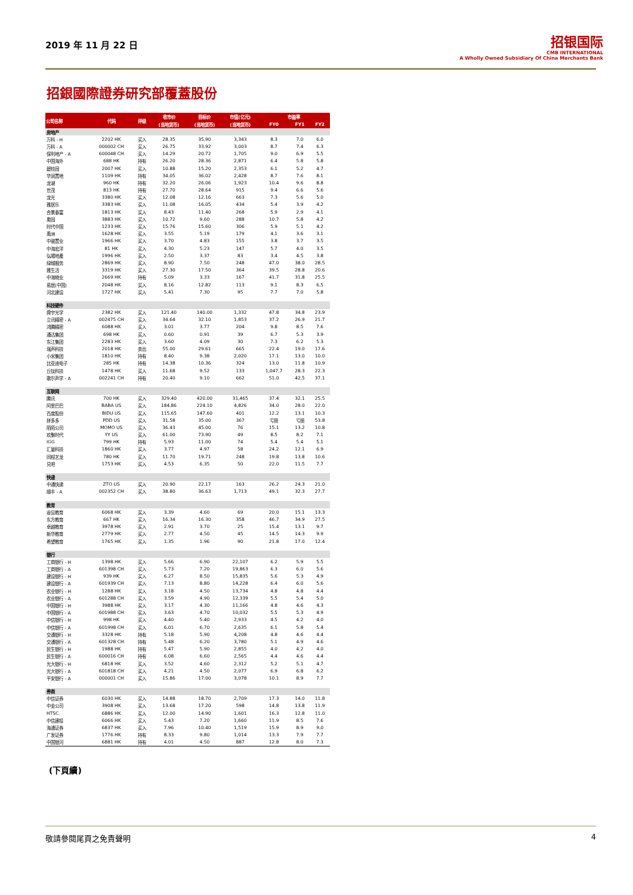2019 年 11 月 22 日
招银国际
CMB INTERNATIONAL
A Wholly Owned Subsidiary Of China Merchants Bank
招銀國際證券研究部覆蓋股份
| 公司名称 | 代码 | 评级 | 收市价 | 目标价 | 市值(亿元) | 市盈率 | | |
| --- | --- | --- | --- | --- | --- | --- | --- | --- |
| | | | (当地货币) | (当地货币) | (当地货币) | FY0 | FY1 | FY2 |
| 房地产 | | | | | | | | |
| 万科 - H | 2202 HK | 买入 | 28.35 | 35.90 | 3,343 | 8.3 | 7.0 | 6.0 |
| 万科 - A | 000002 CH | 买入 | 26.75 | 33.92 | 3,003 | 8.7 | 7.4 | 6.3 |
| 保利地产 - A | 600048 CH | 买入 | 14.29 | 20.72 | 1,705 | 9.0 | 6.9 | 5.5 |
| 中国海外 | 688 HK | 持有 | 26.20 | 28.36 | 2,871 | 6.4 | 5.8 | 5.8 |
| 碧桂园 | 2007 HK | 买入 | 10.88 | 15.20 | 2,353 | 6.1 | 5.2 | 4.7 |
| 华润置地 | 1109 HK | 持有 | 34.05 | 36.02 | 2,428 | 8.7 | 7.6 | 8.1 |
| 龙湖 | 960 HK | 持有 | 32.20 | 26.06 | 1,923 | 10.4 | 9.6 | 8.8 |
| 世茂 | 813 HK | 持有 | 27.70 | 28.64 | 915 | 9.4 | 6.6 | 5.6 |
| 龙光 | 3380 HK | 买入 | 12.08 | 12.16 | 663 | 7.3 | 5.6 | 5.0 |
| 雅居乐 | 3383 HK | 买入 | 11.08 | 16.05 | 434 | 5.4 | 3.9 | 4.2 |
| 合景泰富 | 1813 HK | 买入 | 8.43 | 11.40 | 268 | 5.9 | 2.9 | 4.1 |
| 奥园 | 3883 HK | 买入 | 10.72 | 9.60 | 288 | 10.7 | 5.8 | 4.2 |
| 时代中国 | 1233 HK | 买入 | 15.76 | 15.60 | 306 | 5.9 | 5.1 | 4.2 |
| 禹洲 | 1628 HK | 买入 | 3.55 | 5.19 | 179 | 4.1 | 3.6 | 3.1 |
| 中骏置业 | 1966 HK | 买入 | 3.70 | 4.83 | 155 | 3.8 | 3.7 | 3.5 |
| 中海宏洋 | 81 HK | 买入 | 4.30 | 5.23 | 147 | 5.7 | 4.0 | 3.5 |
| 弘陽地產 | 1996 HK | 买入 | 2.50 | 3.37 | 83 | 3.4 | 4.5 | 3.8 |
| 绿城服务 | 2869 HK | 买入 | 8.90 | 7.50 | 248 | 47.0 | 38.0 | 28.5 |
| 雅生活 | 3319 HK | 买入 | 27.30 | 17.50 | 364 | 39.5 | 28.8 | 20.6 |
| 中海物业 | 2669 HK | 持有 | 5.09 | 3.33 | 167 | 41.7 | 31.8 | 25.5 |
| 易居(中国) | 2048 HK | 买入 | 8.16 | 12.82 | 113 | 9.1 | 8.3 | 6.5 |
| 河北建设 | 1727 HK | 买入 | 5.41 | 7.30 | 95 | 7.7 | 7.0 | 5.8 |
| 科技硬件 | | | | | | | | |
| 舜宇光学 | 2382 HK | 买入 | 121.40 | 140.00 | 1,332 | 47.8 | 34.8 | 23.9 |
| 立讯精密 - A | 002475 CH | 买入 | 34.64 | 32.10 | 1,853 | 37.2 | 26.9 | 21.7 |
| 鸿腾精密 | 6088 HK | 买入 | 3.01 | 3.77 | 204 | 9.8 | 8.5 | 7.6 |
| 通达集团 | 698 HK | 买入 | 0.60 | 0.91 | 39 | 6.7 | 5.3 | 3.9 |
| 东江集团 | 2283 HK | 买入 | 3.60 | 4.09 | 30 | 7.3 | 6.2 | 5.3 |
| 瑞声科技 | 2018 HK | 卖出 | 55.00 | 29.61 | 665 | 22.4 | 19.0 | 17.6 |
| 小米集团 | 1810 HK | 持有 | 8.40 | 9.38 | 2,020 | 17.1 | 13.0 | 10.0 |
| 比亚迪电子 | 285 HK | 持有 | 14.38 | 10.36 | 324 | 13.0 | 11.8 | 10.9 |
| 丘钛科技 | 1478 HK | 买入 | 11.68 | 9.52 | 133 | 1,047.7 | 28.3 | 22.3 |
| 歌尔声学 - A | 002241 CH | 持有 | 20.40 | 9.10 | 662 | 51.0 | 42.5 | 37.1 |
| 互联网 | | | | | | | | |
| 腾讯 | 700 HK | 买入 | 329.40 | 420.00 | 31,465 | 37.4 | 32.1 | 25.5 |
| 阿里巴巴 | BABA US | 买入 | 184.86 | 224.10 | 4,826 | 34.0 | 28.0 | 22.0 |
| 百度股份 | BIDU US | 买入 | 115.65 | 147.60 | 401 | 12.2 | 13.1 | 10.3 |
| 拼多多 | PDD US | 买入 | 31.58 | 35.00 | 367 | 亏损 | 亏损 | 53.8 |
| 陌陌公司 | MOMO US | 买入 | 36.43 | 45.00 | 76 | 15.1 | 13.2 | 10.8 |
| 欢聚时代 | YY US | 买入 | 61.00 | 73.90 | 49 | 8.5 | 8.2 | 7.1 |
| IGG | 799 HK | 持有 | 5.93 | 11.00 | 74 | 5.4 | 5.4 | 5.1 |
| 汇量科技 | 1860 HK | 买入 | 3.77 | 4.97 | 58 | 24.2 | 12.1 | 6.9 |
| 同程艺龙 | 780 HK | 买入 | 11.70 | 19.71 | 248 | 19.8 | 13.8 | 10.6 |
| 兑吧 | 1753 HK | 买入 | 4.53 | 6.35 | 50 | 22.0 | 11.5 | 7.7 |
| 快递 | | | | | | | | |
| 中通快递 | ZTO US | 买入 | 20.90 | 22.17 | 163 | 26.2 | 24.3 | 21.0 |
| 顺丰 - A | 002352 CH | 买入 | 38.80 | 36.63 | 1,713 | 49.1 | 32.3 | 27.7 |
| 教育 | | | | | | | | |
| 睿见教育 | 6068 HK | 买入 | 3.39 | 4.60 | 69 | 20.0 | 15.1 | 13.3 |
| 东方教育 | 667 HK | 买入 | 16.34 | 16.30 | 358 | 46.7 | 34.9 | 27.5 |
| 卓越教育 | 3978 HK | 买入 | 2.91 | 3.70 | 25 | 15.4 | 13.1 | 9.7 |
| 新华教育 | 2779 HK | 买入 | 2.77 | 4.50 | 45 | 14.5 | 14.3 | 9.9 |
| 希望教育 | 1765 HK | 买入 | 1.35 | 1.96 | 90 | 21.8 | 17.0 | 12.4 |
| 银行 | | | | | | | | |
| 工商银行 - H | 1398 HK | 买入 | 5.66 | 6.90 | 22,107 | 6.2 | 5.9 | 5.5 |
| 工商银行 - A | 601398 CH | 买入 | 5.73 | 7.20 | 19,863 | 6.3 | 6.0 | 5.6 |
| 建设银行 - H | 939 HK | 买入 | 6.27 | 8.50 | 15,835 | 5.6 | 5.3 | 4.9 |
| 建设银行 - A | 601939 CH | 买入 | 7.13 | 8.80 | 14,228 | 6.4 | 6.0 | 5.6 |
| 农业银行 - H | 1288 HK | 买入 | 3.18 | 4.50 | 13,734 | 4.8 | 4.8 | 4.4 |
| 农业银行 - A | 601288 CH | 买入 | 3.59 | 4.90 | 12,339 | 5.5 | 5.4 | 5.0 |
| 中国银行 - H | 3988 HK | 买入 | 3.17 | 4.30 | 11,166 | 4.8 | 4.6 | 4.3 |
| 中国银行 - A | 601988 CH | 买入 | 3.63 | 4.70 | 10,032 | 5.5 | 5.3 | 4.9 |
| 中信银行 - H | 998 HK | 买入 | 4.40 | 5.40 | 2,933 | 4.5 | 4.2 | 4.0 |
| 中信银行 - A | 601998 CH | 买入 | 6.01 | 6.70 | 2,635 | 6.1 | 5.8 | 5.4 |
| 交通银行 - H | 3328 HK | 持有 | 5.18 | 5.90 | 4,208 | 4.8 | 4.6 | 4.4 |
| 交通银行 - A | 601328 CH | 持有 | 5.48 | 6.20 | 3,780 | 5.1 | 4.9 | 4.6 |
| 民生银行 - H | 1988 HK | 持有 | 5.47 | 5.90 | 2,855 | 4.0 | 4.2 | 4.0 |
| 民生银行 - A | 600016 CH | 持有 | 6.08 | 6.60 | 2,565 | 4.4 | 4.6 | 4.4 |
| 光大银行 - H | 6818 HK | 买入 | 3.52 | 4.60 | 2,312 | 5.2 | 5.1 | 4.7 |
| 光大银行 - A | 601818 CH | 买入 | 4.21 | 4.50 | 2,077 | 6.9 | 6.8 | 6.2 |
| 平安银行 - A | 000001 CH | 买入 | 15.86 | 17.00 | 3,078 | 10.1 | 8.9 | 7.7 |
| 券商 | | | | | | | | |
| 中信证券 | 6030 HK | 买入 | 14.88 | 18.70 | 2,709 | 17.3 | 14.0 | 11.8 |
| 中金公司 | 3908 HK | 买入 | 13.68 | 17.20 | 598 | 14.8 | 13.8 | 11.9 |
| HTSC | 6886 HK | 买入 | 12.00 | 14.90 | 1,601 | 16.3 | 12.8 | 11.0 |
| 中信建投 | 6066 HK | 买入 | 5.43 | 7.20 | 1,660 | 11.9 | 8.5 | 7.6 |
| 海通证券 | 6837 HK | 买入 | 7.96 | 10.40 | 1,519 | 15.9 | 8.9 | 9.0 |
| 广发证券 | 1776 HK | 持有 | 8.33 | 9.80 | 1,014 | 13.3 | 7.9 | 7.7 |
| 中国银河 | 6881 HK | 持有 | 4.01 | 4.50 | 887 | 12.8 | 8.0 | 7.3 |
(下頁續)
敬請參閱尾頁之免責聲明 4